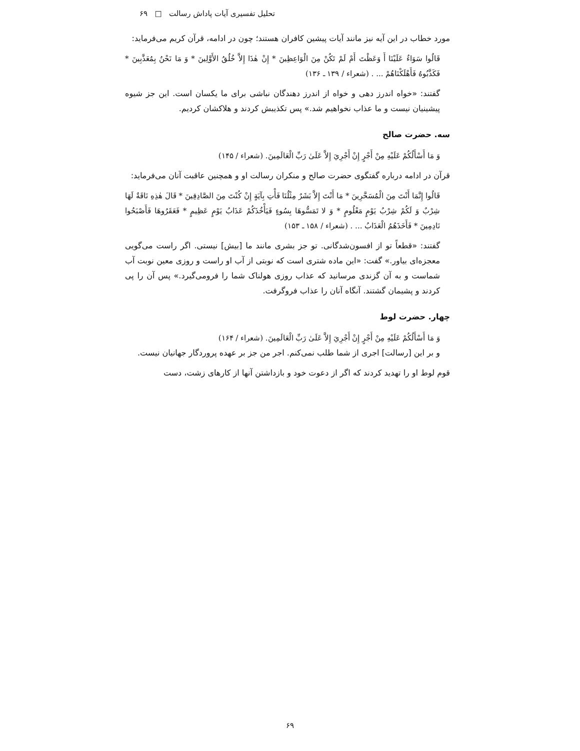تحلیل تفسیری آیات پاداش رسالت □ ۶۹
مورد خطاب در این آیه نیز مانند آیات پیشین کافران هستند؛ چون در ادامه، قرآن کریم می‌فرماید:
قَالُوا سَوَاءٌ عَلَيْنَا أَ وَعَظْتَ أَمْ لَمْ تَكُنْ مِنَ الْوَاعِظِينَ * إِنْ هٰذَا إِلاَّ خُلُقُ الأَوَّلِينَ * وَ مَا نَحْنُ بِمُعَذَّبِينَ * فَكَذَّبُوهُ فَأَهْلَكْنَاهُمْ ... . (شعراء / ۱۳۹ ـ ۱۳۶)
گفتند: «خواه اندرز دهی و خواه از اندرز دهندگان نباشی برای ما یکسان است. این جز شیوه پیشینیان نیست و ما عذاب نخواهیم شد.» پس تکذیبش کردند و هلاکشان کردیم.
سه. حضرت صالح
وَ مَا أَسْأَلُكُمْ عَلَيْهِ مِنْ أَجْرٍ إِنْ أَجْرِيَ إِلاَّ عَلَىٰ رَبِّ الْعَالَمِينَ. (شعراء / ۱۴۵)
قرآن در ادامه درباره گفتگوی حضرت صالح و منکران رسالت او و همچنین عاقبت آنان می‌فرماید:
قَالُوا إِنَّمَا أَنْتَ مِنَ الْمُسَحَّرِينَ * مَا أَنْتَ إِلاَّ بَشَرٌ مِثْلُنَا فَأْتِ بِآيَةٍ إِنْ كُنْتَ مِنَ الصَّادِقِينَ * قَالَ هٰذِهِ نَاقَةٌ لَهَا شِرْبٌ وَ لَكُمْ شِرْبُ يَوْمٍ مَعْلُومٍ * وَ لا تَمَسُّوهَا بِسُوءٍ فَيَأْخُذَكُمْ عَذَابُ يَوْمٍ عَظِيمٍ * فَعَقَرُوهَا فَأَصْبَحُوا نَادِمِينَ * فَأَخَذَهُمُ الْعَذَابُ ... . (شعراء / ۱۵۸ ـ ۱۵۳)
گفتند: «قطعاً تو از افسون‌شدگانی. تو جز بشری مانند ما [بیش] نیستی. اگر راست می‌گویی معجزه‌ای بیاور.» گفت: «این ماده شتری است که نوبتی از آب او راست و روزی معین نوبت آب شماست و به آن گزندی مرسانید که عذاب روزی هولناک شما را فرومی‌گیرد.» پس آن را پی کردند و پشیمان گشتند. آنگاه آنان را عذاب فروگرفت.
چهار. حضرت لوط
وَ مَا أَسْأَلُكُمْ عَلَيْهِ مِنْ أَجْرٍ إِنْ أَجْرِيَ إِلاَّ عَلَىٰ رَبِّ الْعَالَمِينَ. (شعراء / ۱۶۴)
و بر این [رسالت] اجری از شما طلب نمی‌کنم. اجر من جز بر عهده پروردگار جهانیان نیست.
قوم لوط او را تهدید کردند که اگر از دعوت خود و بازداشتن آنها از کارهای زشت، دست
۶۹